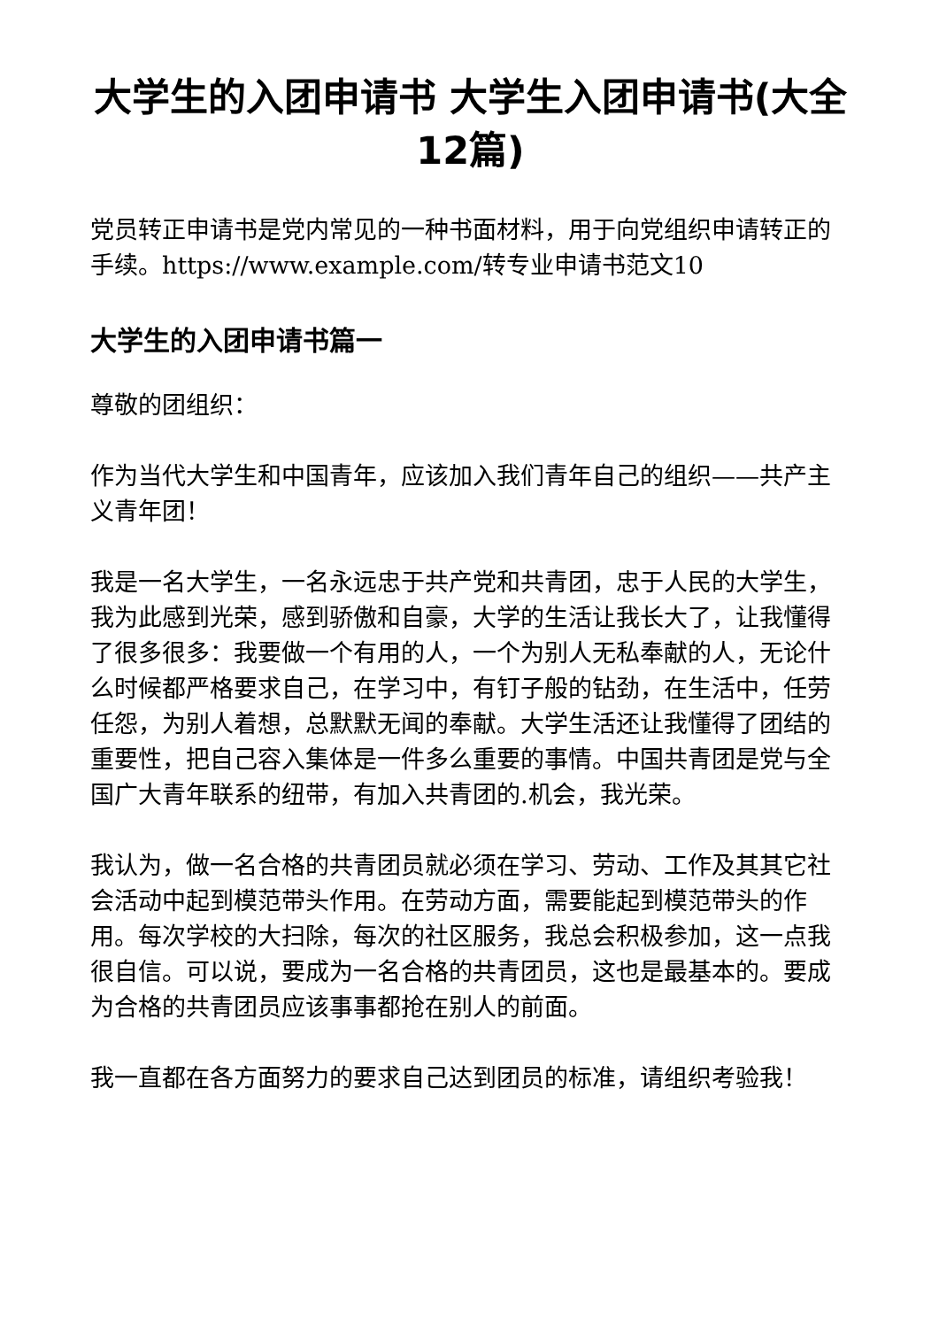大学生的入团申请书 大学生入团申请书(大全12篇)
党员转正申请书是党内常见的一种书面材料，用于向党组织申请转正的手续。https://www.example.com/转专业申请书范文10
大学生的入团申请书篇一
尊敬的团组织：
作为当代大学生和中国青年，应该加入我们青年自己的组织——共产主义青年团！
我是一名大学生，一名永远忠于共产党和共青团，忠于人民的大学生，我为此感到光荣，感到骄傲和自豪，大学的生活让我长大了，让我懂得了很多很多：我要做一个有用的人，一个为别人无私奉献的人，无论什么时候都严格要求自己，在学习中，有钉子般的钻劲，在生活中，任劳任怨，为别人着想，总默默无闻的奉献。大学生活还让我懂得了团结的重要性，把自己容入集体是一件多么重要的事情。中国共青团是党与全国广大青年联系的纽带，有加入共青团的.机会，我光荣。
我认为，做一名合格的共青团员就必须在学习、劳动、工作及其其它社会活动中起到模范带头作用。在劳动方面，需要能起到模范带头的作用。每次学校的大扫除，每次的社区服务，我总会积极参加，这一点我很自信。可以说，要成为一名合格的共青团员，这也是最基本的。要成为合格的共青团员应该事事都抢在别人的前面。
我一直都在各方面努力的要求自己达到团员的标准，请组织考验我！